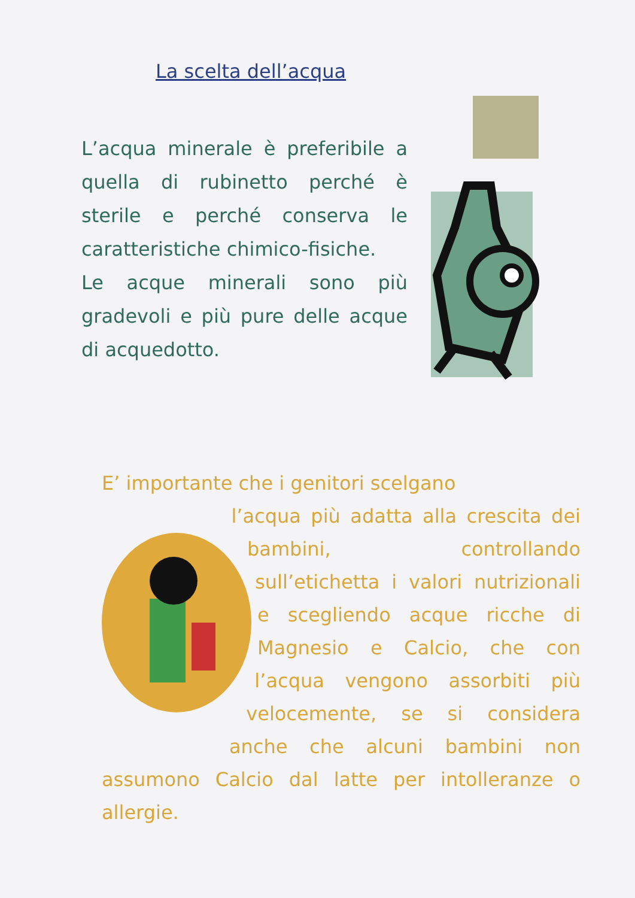La scelta dell’acqua
L’acqua minerale è preferibile a quella di rubinetto perché è sterile e perché conserva le caratteristiche chimico-fisiche.
Le acque minerali sono più gradevoli e più pure delle acque di acquedotto.
E’ importante che i genitori scelgano
l’acqua più adatta alla crescita dei bambini, controllando sull’etichetta i valori nutrizionali e scegliendo acque ricche di Magnesio e Calcio, che con l’acqua vengono assorbiti più velocemente, se si considera anche che alcuni bambini non assumono Calcio dal latte per intolleranze o allergie.